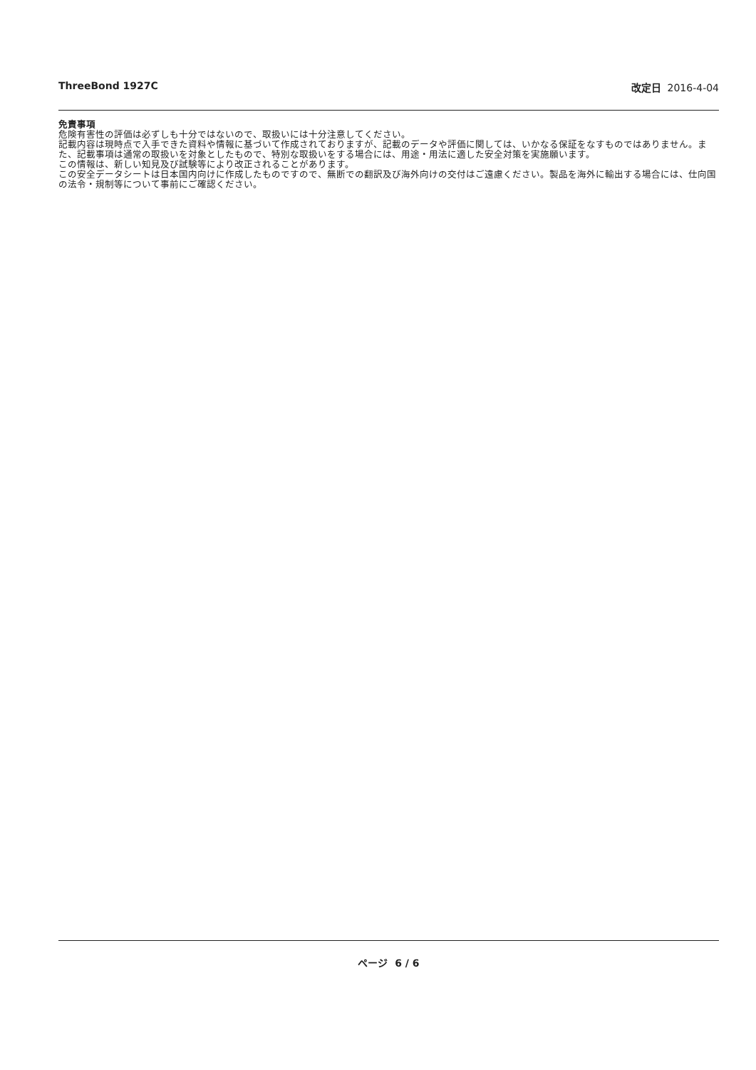ThreeBond 1927C 改定日 2016-4-04
免責事項
危険有害性の評価は必ずしも十分ではないので、取扱いには十分注意してください。
記載内容は現時点で入手できた資料や情報に基づいて作成されておりますが、記載のデータや評価に関しては、いかなる保証をなすものではありません。また、記載事項は通常の取扱いを対象としたもので、特別な取扱いをする場合には、用途・用法に適した安全対策を実施願います。
この情報は、新しい知見及び試験等により改正されることがあります。
この安全データシートは日本国内向けに作成したものですので、無断での翻訳及び海外向けの交付はご遠慮ください。製品を海外に輸出する場合には、仕向国の法令・規制等について事前にご確認ください。
ページ 6 / 6